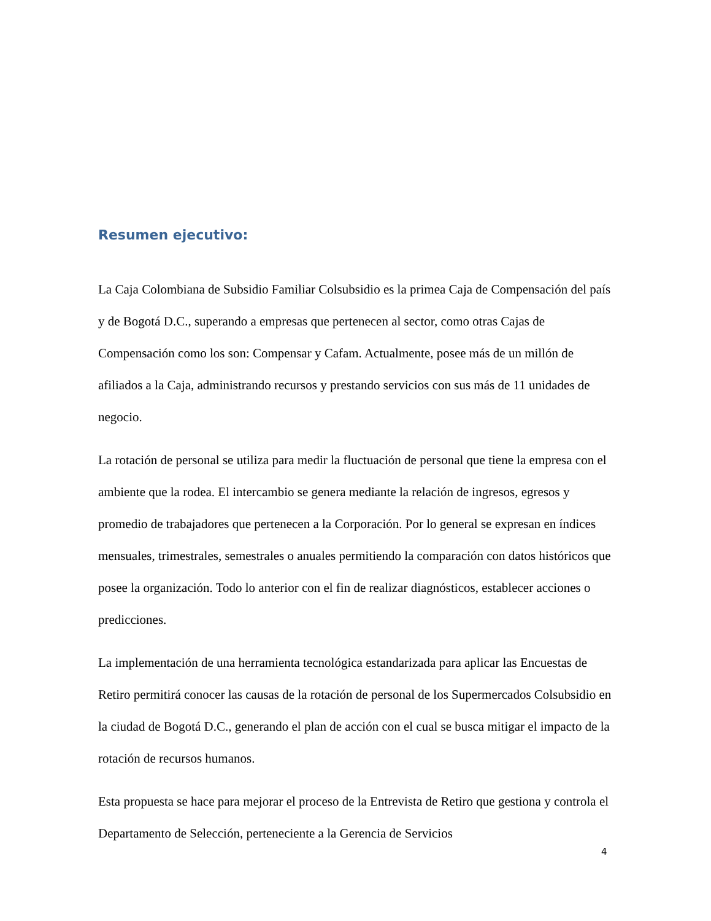Resumen ejecutivo:
La Caja Colombiana de Subsidio Familiar Colsubsidio es la primea Caja de Compensación del país y de Bogotá D.C., superando a empresas que pertenecen al sector, como otras Cajas de Compensación como los son: Compensar y Cafam. Actualmente, posee más de un millón de afiliados a la Caja, administrando recursos y prestando servicios con sus más de 11 unidades de negocio.
La rotación de personal se utiliza para medir la fluctuación de personal que tiene la empresa con el ambiente que la rodea. El intercambio se genera mediante la relación de ingresos, egresos y promedio de trabajadores que pertenecen a la Corporación. Por lo general se expresan en índices mensuales, trimestrales, semestrales o anuales permitiendo la comparación con datos históricos que posee la organización. Todo lo anterior con el fin de realizar diagnósticos, establecer acciones o predicciones.
La implementación de una herramienta tecnológica estandarizada para aplicar las Encuestas de Retiro permitirá conocer las causas de la rotación de personal de los Supermercados Colsubsidio en la ciudad de Bogotá D.C., generando el plan de acción con el cual se busca mitigar el impacto de la rotación de recursos humanos.
Esta propuesta se hace para mejorar el proceso de la Entrevista de Retiro que gestiona y controla el Departamento de Selección, perteneciente a la Gerencia de Servicios
4